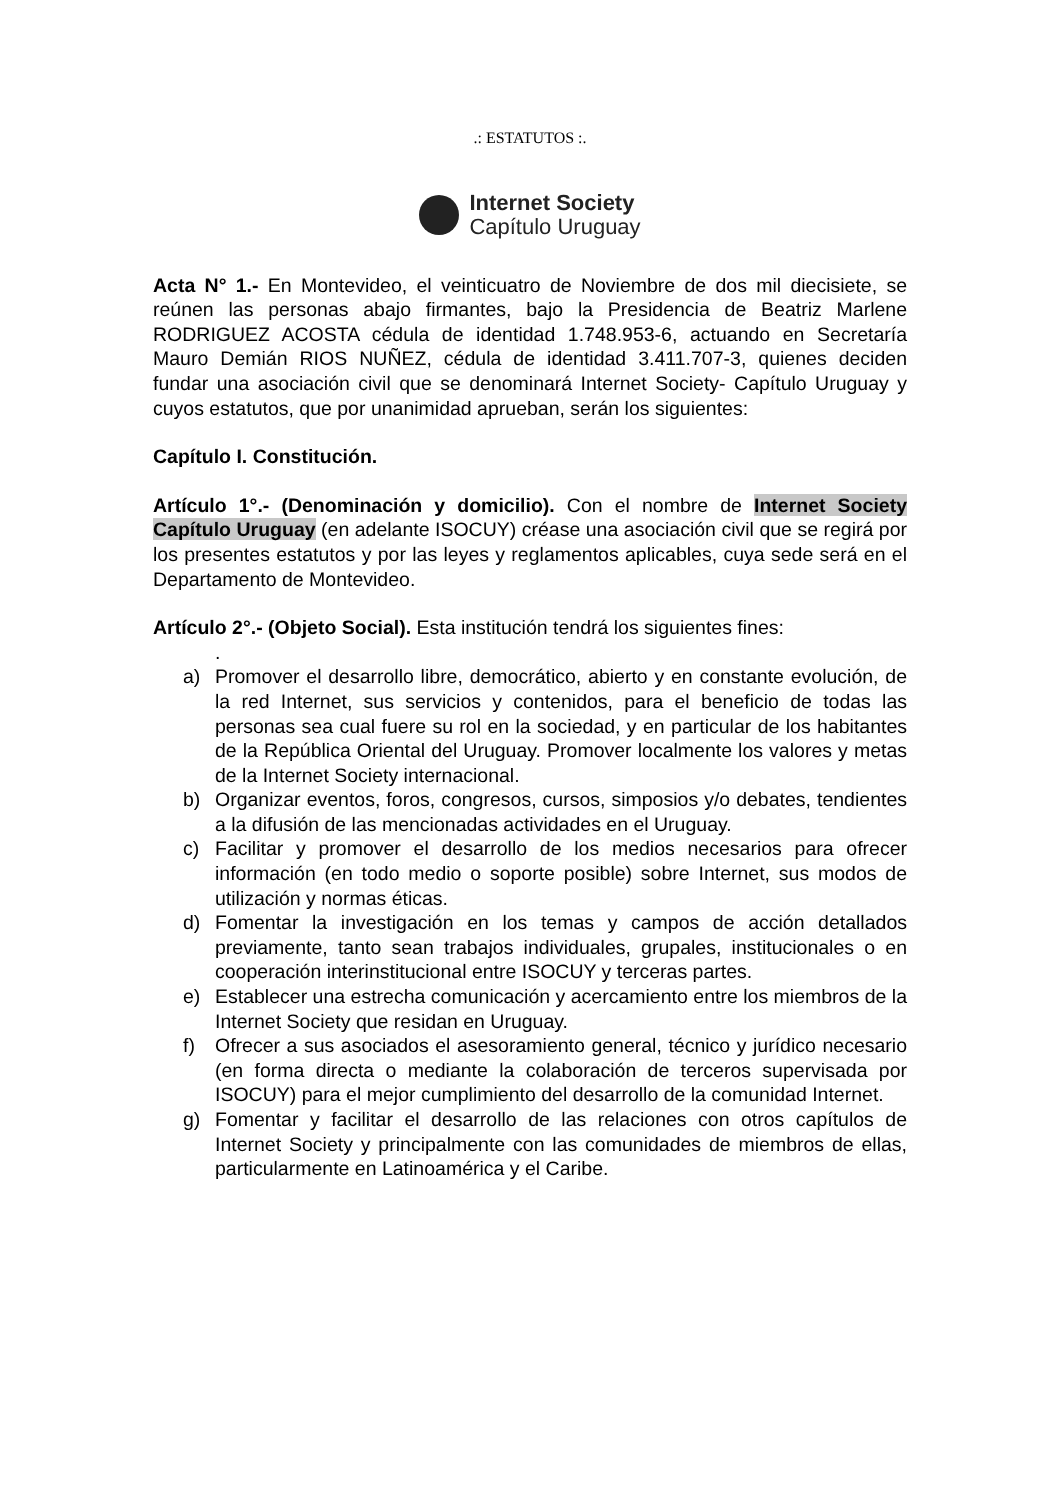.: ESTATUTOS :.
Internet Society
Capítulo Uruguay
Acta N° 1.- En Montevideo, el veinticuatro de Noviembre de dos mil diecisiete, se reúnen las personas abajo firmantes, bajo la Presidencia de Beatriz Marlene RODRIGUEZ ACOSTA cédula de identidad 1.748.953-6, actuando en Secretaría Mauro Demián RIOS NUÑEZ, cédula de identidad 3.411.707-3, quienes deciden fundar una asociación civil que se denominará Internet Society- Capítulo Uruguay y cuyos estatutos, que por unanimidad aprueban, serán los siguientes:
Capítulo I. Constitución.
Artículo 1°.- (Denominación y domicilio). Con el nombre de Internet Society Capítulo Uruguay (en adelante ISOCUY) créase una asociación civil que se regirá por los presentes estatutos y por las leyes y reglamentos aplicables, cuya sede será en el Departamento de Montevideo.
Artículo 2°.- (Objeto Social). Esta institución tendrá los siguientes fines:
.
a) Promover el desarrollo libre, democrático, abierto y en constante evolución, de la red Internet, sus servicios y contenidos, para el beneficio de todas las personas sea cual fuere su rol en la sociedad, y en particular de los habitantes de la República Oriental del Uruguay. Promover localmente los valores y metas de la Internet Society internacional.
b) Organizar eventos, foros, congresos, cursos, simposios y/o debates, tendientes a la difusión de las mencionadas actividades en el Uruguay.
c) Facilitar y promover el desarrollo de los medios necesarios para ofrecer información (en todo medio o soporte posible) sobre Internet, sus modos de utilización y normas éticas.
d) Fomentar la investigación en los temas y campos de acción detallados previamente, tanto sean trabajos individuales, grupales, institucionales o en cooperación interinstitucional entre ISOCUY y terceras partes.
e) Establecer una estrecha comunicación y acercamiento entre los miembros de la Internet Society que residan en Uruguay.
f) Ofrecer a sus asociados el asesoramiento general, técnico y jurídico necesario (en forma directa o mediante la colaboración de terceros supervisada por ISOCUY) para el mejor cumplimiento del desarrollo de la comunidad Internet.
g) Fomentar y facilitar el desarrollo de las relaciones con otros capítulos de Internet Society y principalmente con las comunidades de miembros de ellas, particularmente en Latinoamérica y el Caribe.